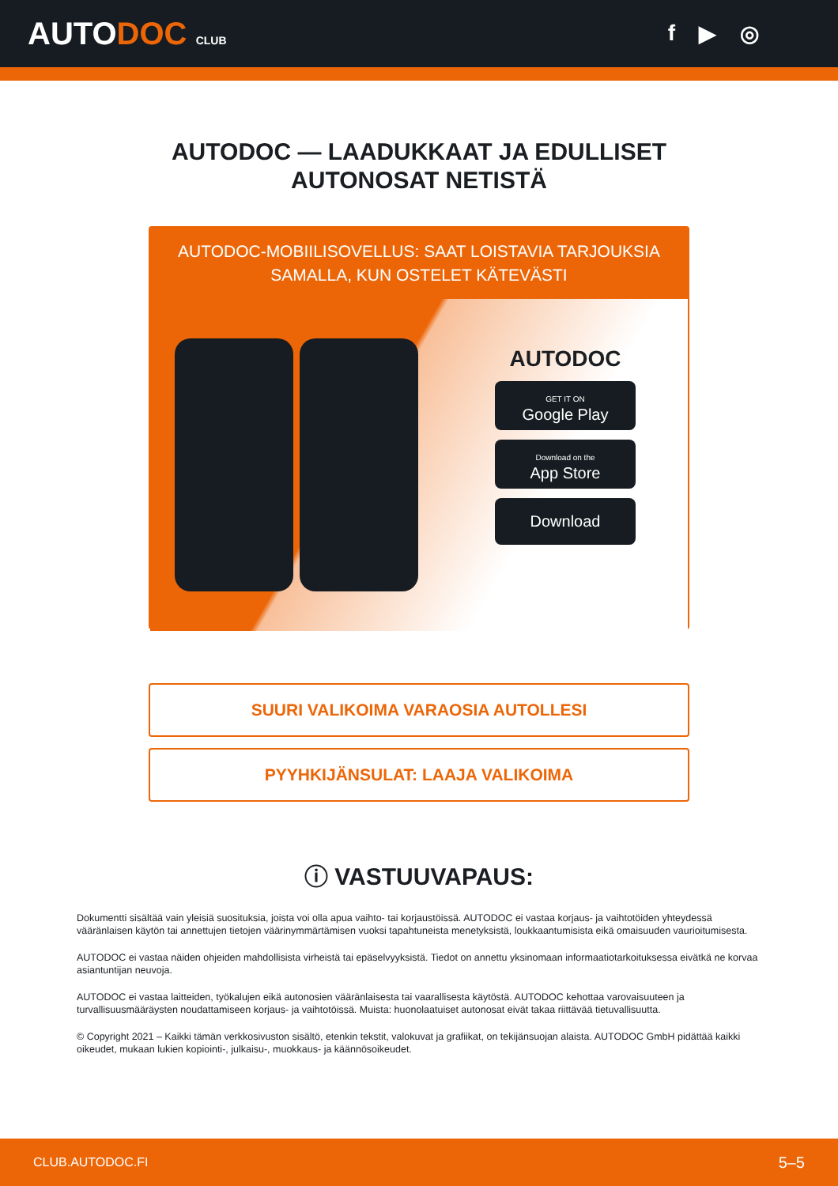AUTODOC CLUB
f ▶ ◎
AUTODOC — LAADUKKAAT JA EDULLISET
AUTONOSAT NETISTÄ
AUTODOC-MOBIILISOVELLUS: SAAT LOISTAVIA TARJOUKSIA SAMALLA, KUN OSTELET KÄTEVÄSTI
AUTODOC
GET IT ON
Google Play
Download on the
App Store
Download
SUURI VALIKOIMA VARAOSIA AUTOLLESI
PYYHKIJÄNSULAT: LAAJA VALIKOIMA
ⓘ VASTUUVAPAUS:
Dokumentti sisältää vain yleisiä suosituksia, joista voi olla apua vaihto- tai korjaustöissä. AUTODOC ei vastaa korjaus- ja vaihtotöiden yhteydessä vääränlaisen käytön tai annettujen tietojen väärinymmärtämisen vuoksi tapahtuneista menetyksistä, loukkaantumisista eikä omaisuuden vaurioitumisesta.
AUTODOC ei vastaa näiden ohjeiden mahdollisista virheistä tai epäselvyyksistä. Tiedot on annettu yksinomaan informaatiotarkoituksessa eivätkä ne korvaa asiantuntijan neuvoja.
AUTODOC ei vastaa laitteiden, työkalujen eikä autonosien vääränlaisesta tai vaarallisesta käytöstä. AUTODOC kehottaa varovaisuuteen ja turvallisuusmääräysten noudattamiseen korjaus- ja vaihtotöissä. Muista: huonolaatuiset autonosat eivät takaa riittävää tietuvallisuutta.
© Copyright 2021 – Kaikki tämän verkkosivuston sisältö, etenkin tekstit, valokuvat ja grafiikat, on tekijänsuojan alaista. AUTODOC GmbH pidättää kaikki oikeudet, mukaan lukien kopiointi-, julkaisu-, muokkaus- ja käännösoikeudet.
CLUB.AUTODOC.FI 5–5